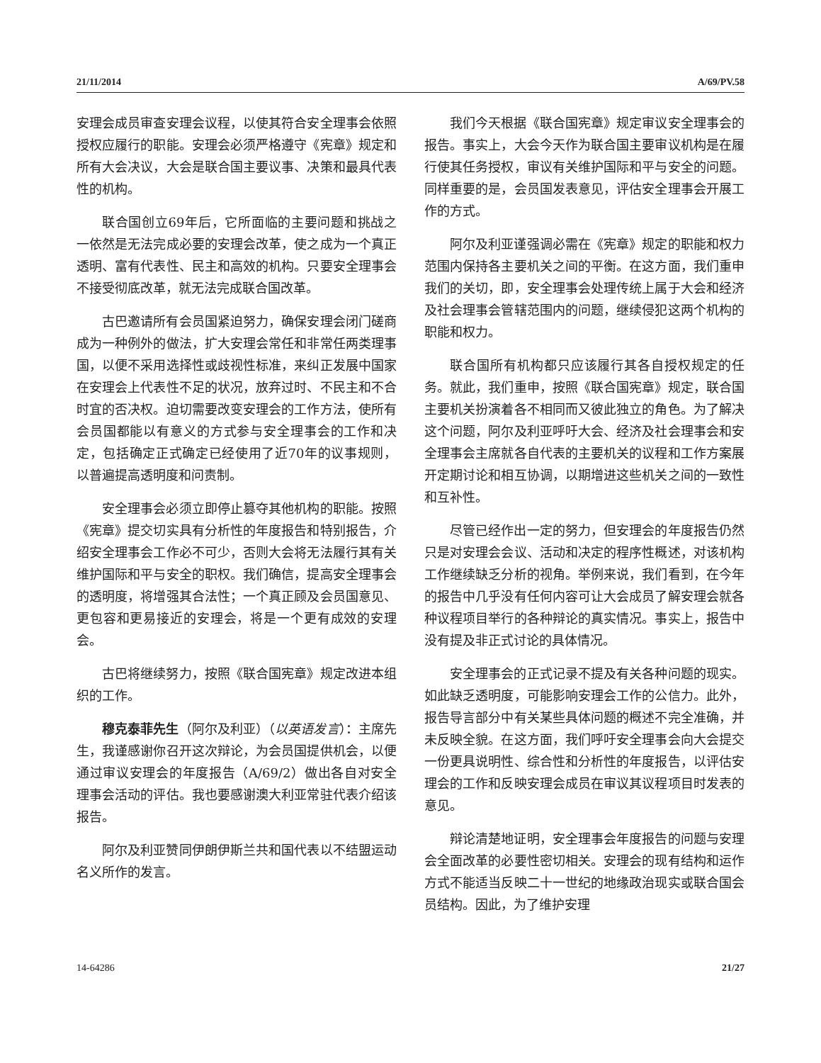21/11/2014 A/69/PV.58
安理会成员审查安理会议程，以使其符合安全理事会依照授权应履行的职能。安理会必须严格遵守《宪章》规定和所有大会决议，大会是联合国主要议事、决策和最具代表性的机构。
联合国创立69年后，它所面临的主要问题和挑战之一依然是无法完成必要的安理会改革，使之成为一个真正透明、富有代表性、民主和高效的机构。只要安全理事会不接受彻底改革，就无法完成联合国改革。
古巴邀请所有会员国紧迫努力，确保安理会闭门磋商成为一种例外的做法，扩大安理会常任和非常任两类理事国，以便不采用选择性或歧视性标准，来纠正发展中国家在安理会上代表性不足的状况，放弃过时、不民主和不合时宜的否决权。迫切需要改变安理会的工作方法，使所有会员国都能以有意义的方式参与安全理事会的工作和决定，包括确定正式确定已经使用了近70年的议事规则，以普遍提高透明度和问责制。
安全理事会必须立即停止篡夺其他机构的职能。按照《宪章》提交切实具有分析性的年度报告和特别报告，介绍安全理事会工作必不可少，否则大会将无法履行其有关维护国际和平与安全的职权。我们确信，提高安全理事会的透明度，将增强其合法性；一个真正顾及会员国意见、更包容和更易接近的安理会，将是一个更有成效的安理会。
古巴将继续努力，按照《联合国宪章》规定改进本组织的工作。
穆克泰菲先生（阿尔及利亚）（以英语发言）：主席先生，我谨感谢你召开这次辩论，为会员国提供机会，以便通过审议安理会的年度报告（A/69/2）做出各自对安全理事会活动的评估。我也要感谢澳大利亚常驻代表介绍该报告。
阿尔及利亚赞同伊朗伊斯兰共和国代表以不结盟运动名义所作的发言。
我们今天根据《联合国宪章》规定审议安全理事会的报告。事实上，大会今天作为联合国主要审议机构是在履行使其任务授权，审议有关维护国际和平与安全的问题。同样重要的是，会员国发表意见，评估安全理事会开展工作的方式。
阿尔及利亚谨强调必需在《宪章》规定的职能和权力范围内保持各主要机关之间的平衡。在这方面，我们重申我们的关切，即，安全理事会处理传统上属于大会和经济及社会理事会管辖范围内的问题，继续侵犯这两个机构的职能和权力。
联合国所有机构都只应该履行其各自授权规定的任务。就此，我们重申，按照《联合国宪章》规定，联合国主要机关扮演着各不相同而又彼此独立的角色。为了解决这个问题，阿尔及利亚呼吁大会、经济及社会理事会和安全理事会主席就各自代表的主要机关的议程和工作方案展开定期讨论和相互协调，以期增进这些机关之间的一致性和互补性。
尽管已经作出一定的努力，但安理会的年度报告仍然只是对安理会会议、活动和决定的程序性概述，对该机构工作继续缺乏分析的视角。举例来说，我们看到，在今年的报告中几乎没有任何内容可让大会成员了解安理会就各种议程项目举行的各种辩论的真实情况。事实上，报告中没有提及非正式讨论的具体情况。
安全理事会的正式记录不提及有关各种问题的现实。如此缺乏透明度，可能影响安理会工作的公信力。此外，报告导言部分中有关某些具体问题的概述不完全准确，并未反映全貌。在这方面，我们呼吁安全理事会向大会提交一份更具说明性、综合性和分析性的年度报告，以评估安理会的工作和反映安理会成员在审议其议程项目时发表的意见。
辩论清楚地证明，安全理事会年度报告的问题与安理会全面改革的必要性密切相关。安理会的现有结构和运作方式不能适当反映二十一世纪的地缘政治现实或联合国会员结构。因此，为了维护安理
14-64286 21/27